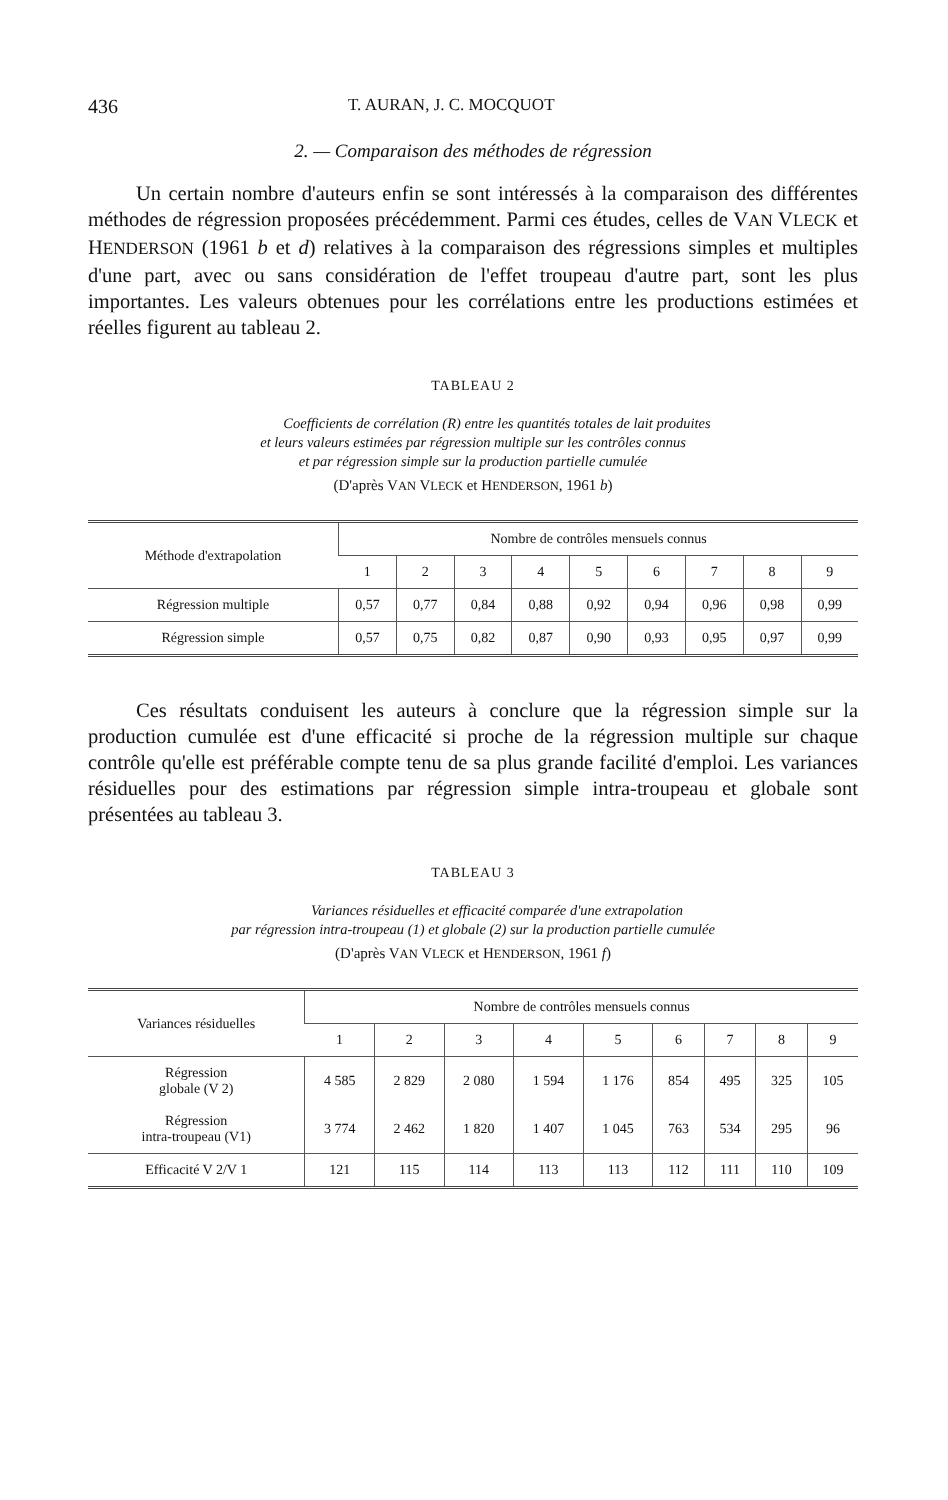436 T. AURAN, J. C. MOCQUOT
2. — Comparaison des méthodes de régression
Un certain nombre d'auteurs enfin se sont intéressés à la comparaison des différentes méthodes de régression proposées précédemment. Parmi ces études, celles de VAN VLECK et HENDERSON (1961 b et d) relatives à la comparaison des régressions simples et multiples d'une part, avec ou sans considération de l'effet troupeau d'autre part, sont les plus importantes. Les valeurs obtenues pour les corrélations entre les productions estimées et réelles figurent au tableau 2.
TABLEAU 2
Coefficients de corrélation (R) entre les quantités totales de lait produites
et leurs valeurs estimées par régression multiple sur les contrôles connus
et par régression simple sur la production partielle cumulée
(D'après VAN VLECK et HENDERSON, 1961 b)
| Méthode d'extrapolation | Nombre de contrôles mensuels connus | | | | | | | | |
| --- | --- | --- | --- | --- | --- | --- | --- | --- | --- |
| | 1 | 2 | 3 | 4 | 5 | 6 | 7 | 8 | 9 |
| Régression multiple | 0,57 | 0,77 | 0,84 | 0,88 | 0,92 | 0,94 | 0,96 | 0,98 | 0,99 |
| Régression simple | 0,57 | 0,75 | 0,82 | 0,87 | 0,90 | 0,93 | 0,95 | 0,97 | 0,99 |
Ces résultats conduisent les auteurs à conclure que la régression simple sur la production cumulée est d'une efficacité si proche de la régression multiple sur chaque contrôle qu'elle est préférable compte tenu de sa plus grande facilité d'emploi. Les variances résiduelles pour des estimations par régression simple intra-troupeau et globale sont présentées au tableau 3.
TABLEAU 3
Variances résiduelles et efficacité comparée d'une extrapolation
par régression intra-troupeau (1) et globale (2) sur la production partielle cumulée
(D'après VAN VLECK et HENDERSON, 1961 f)
| Variances résiduelles | Nombre de contrôles mensuels connus | | | | | | | | |
| --- | --- | --- | --- | --- | --- | --- | --- | --- | --- |
| | 1 | 2 | 3 | 4 | 5 | 6 | 7 | 8 | 9 |
| Régression globale (V 2) | 4 585 | 2 829 | 2 080 | 1 594 | 1 176 | 854 | 495 | 325 | 105 |
| Régression intra-troupeau (V1) | 3 774 | 2 462 | 1 820 | 1 407 | 1 045 | 763 | 534 | 295 | 96 |
| Efficacité V 2/V 1 | 121 | 115 | 114 | 113 | 113 | 112 | 111 | 110 | 109 |